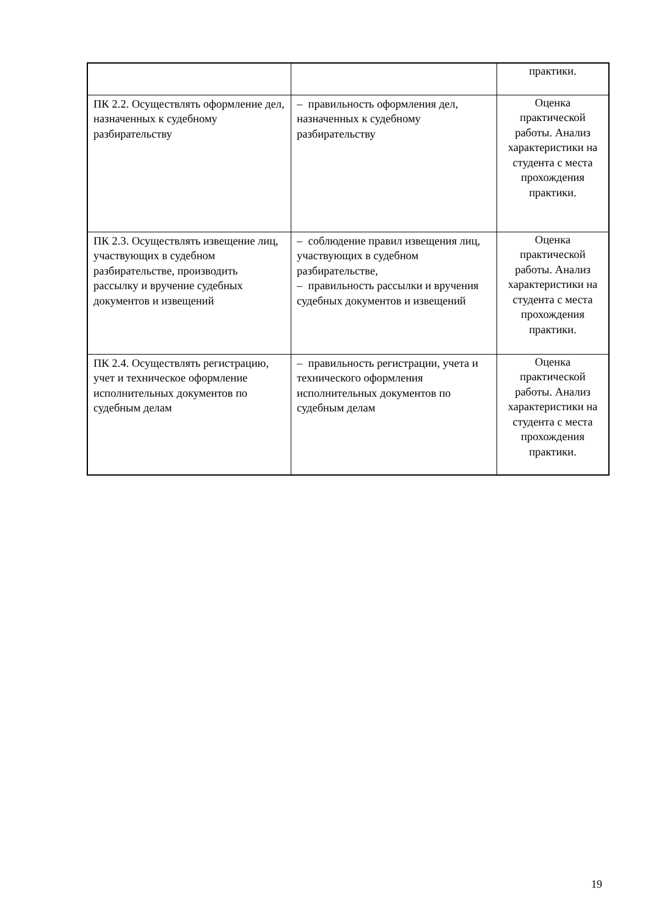| | | практики. |
| ПК 2.2. Осуществлять оформление дел, назначенных к судебному разбирательству | – правильность оформления дел, назначенных к судебному разбирательству | Оценка практической работы. Анализ характеристики на студента с места прохождения практики. |
| ПК 2.3. Осуществлять извещение лиц, участвующих в судебном разбирательстве, производить рассылку и вручение судебных документов и извещений | – соблюдение правил извещения лиц, участвующих в судебном разбирательстве, – правильность рассылки и вручения судебных документов и извещений | Оценка практической работы. Анализ характеристики на студента с места прохождения практики. |
| ПК 2.4. Осуществлять регистрацию, учет и техническое оформление исполнительных документов по судебным делам | – правильность регистрации, учета и технического оформления исполнительных документов по судебным делам | Оценка практической работы. Анализ характеристики на студента с места прохождения практики. |
19